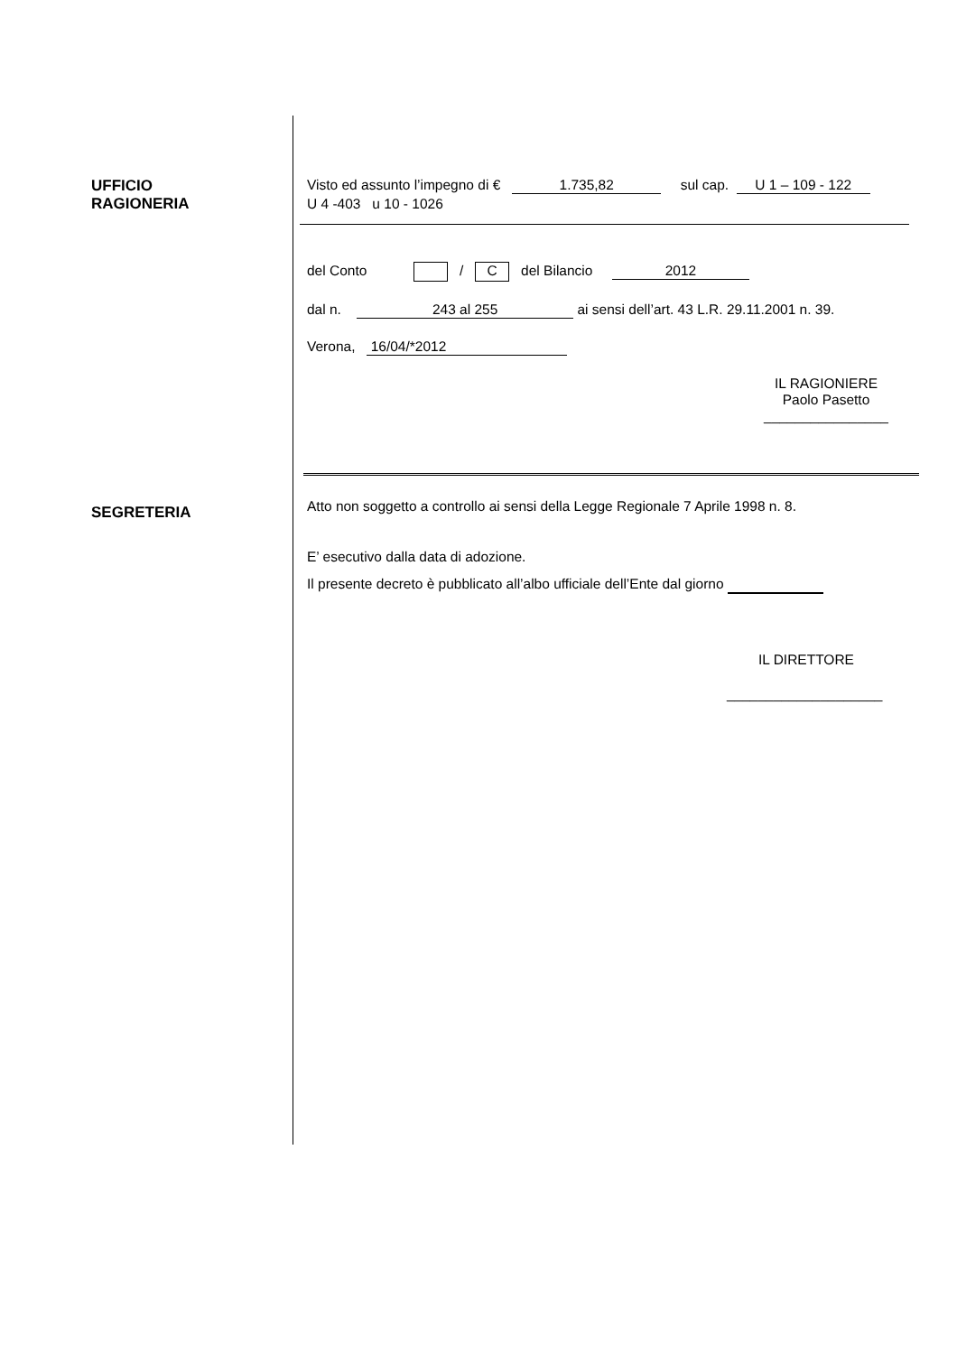UFFICIO
RAGIONERIA
Visto ed assunto l’impegno di € 1.735,82 sul cap. U 1 – 109 - 122
U 4 -403 u 10 - 1026
del Conto / C del Bilancio 2012
dal n. 243 al 255 ai sensi dell’art. 43 L.R. 29.11.2001 n. 39.
Verona, 16/04/*2012
IL RAGIONIERE
Paolo Pasetto
________________
SEGRETERIA
Atto non soggetto a controllo ai sensi della Legge Regionale 7 Aprile 1998 n. 8.
E’ esecutivo dalla data di adozione.
Il presente decreto è pubblicato all’albo ufficiale dell’Ente dal giorno
IL DIRETTORE
____________________